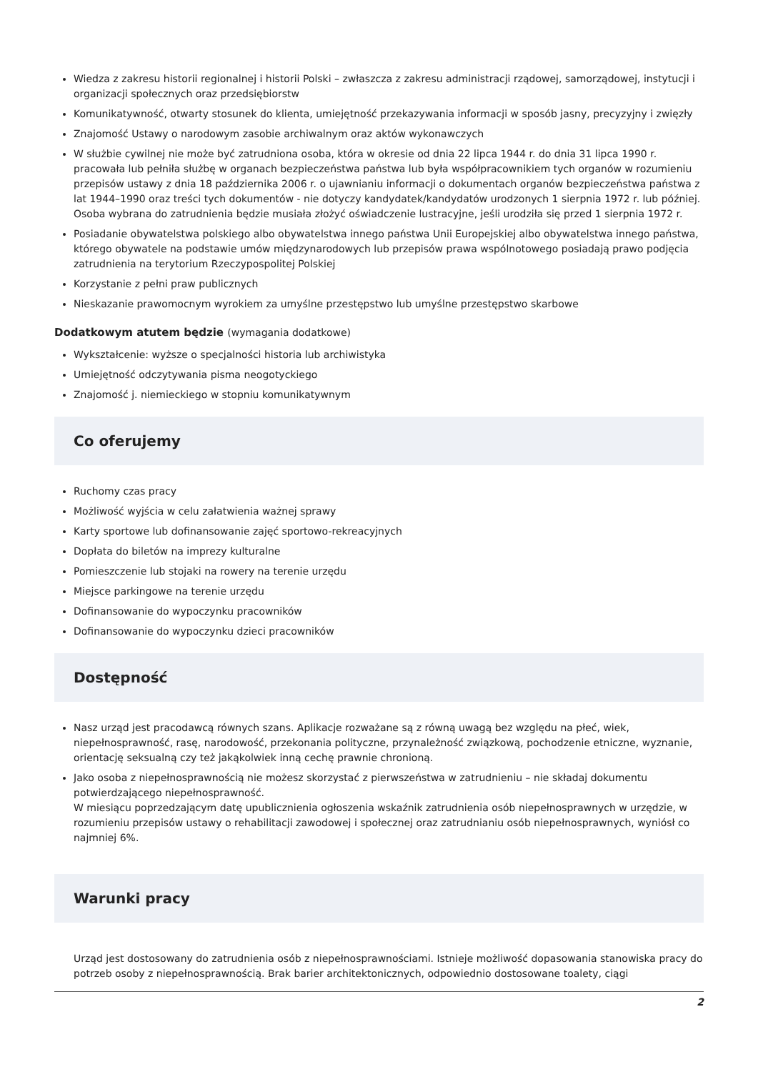Wiedza z zakresu historii regionalnej i historii Polski – zwłaszcza z zakresu administracji rządowej, samorządowej, instytucji i organizacji społecznych oraz przedsiębiorstw
Komunikatywność, otwarty stosunek do klienta, umiejętność przekazywania informacji w sposób jasny, precyzyjny i zwięzły
Znajomość Ustawy o narodowym zasobie archiwalnym oraz aktów wykonawczych
W służbie cywilnej nie może być zatrudniona osoba, która w okresie od dnia 22 lipca 1944 r. do dnia 31 lipca 1990 r. pracowała lub pełniła służbę w organach bezpieczeństwa państwa lub była współpracownikiem tych organów w rozumieniu przepisów ustawy z dnia 18 października 2006 r. o ujawnianiu informacji o dokumentach organów bezpieczeństwa państwa z lat 1944–1990 oraz treści tych dokumentów - nie dotyczy kandydatek/kandydatów urodzonych 1 sierpnia 1972 r. lub później. Osoba wybrana do zatrudnienia będzie musiała złożyć oświadczenie lustracyjne, jeśli urodziła się przed 1 sierpnia 1972 r.
Posiadanie obywatelstwa polskiego albo obywatelstwa innego państwa Unii Europejskiej albo obywatelstwa innego państwa, którego obywatele na podstawie umów międzynarodowych lub przepisów prawa wspólnotowego posiadają prawo podjęcia zatrudnienia na terytorium Rzeczypospolitej Polskiej
Korzystanie z pełni praw publicznych
Nieskazanie prawomocnym wyrokiem za umyślne przestępstwo lub umyślne przestępstwo skarbowe
Dodatkowym atutem będzie (wymagania dodatkowe)
Wykształcenie: wyższe o specjalności historia lub archiwistyka
Umiejętność odczytywania pisma neogotyckiego
Znajomość j. niemieckiego w stopniu komunikatywnym
Co oferujemy
Ruchomy czas pracy
Możliwość wyjścia w celu załatwienia ważnej sprawy
Karty sportowe lub dofinansowanie zajęć sportowo-rekreacyjnych
Dopłata do biletów na imprezy kulturalne
Pomieszczenie lub stojaki na rowery na terenie urzędu
Miejsce parkingowe na terenie urzędu
Dofinansowanie do wypoczynku pracowników
Dofinansowanie do wypoczynku dzieci pracowników
Dostępność
Nasz urząd jest pracodawcą równych szans. Aplikacje rozważane są z równą uwagą bez względu na płeć, wiek, niepełnosprawność, rasę, narodowość, przekonania polityczne, przynależność związkową, pochodzenie etniczne, wyznanie, orientację seksualną czy też jakąkolwiek inną cechę prawnie chronioną.
Jako osoba z niepełnosprawnością nie możesz skorzystać z pierwszeństwa w zatrudnieniu – nie składaj dokumentu potwierdzającego niepełnosprawność.
W miesiącu poprzedzającym datę upublicznienia ogłoszenia wskaźnik zatrudnienia osób niepełnosprawnych w urzędzie, w rozumieniu przepisów ustawy o rehabilitacji zawodowej i społecznej oraz zatrudnianiu osób niepełnosprawnych, wyniósł co najmniej 6%.
Warunki pracy
Urząd jest dostosowany do zatrudnienia osób z niepełnosprawnościami. Istnieje możliwość dopasowania stanowiska pracy do potrzeb osoby z niepełnosprawnością. Brak barier architektonicznych, odpowiednio dostosowane toalety, ciągi
2